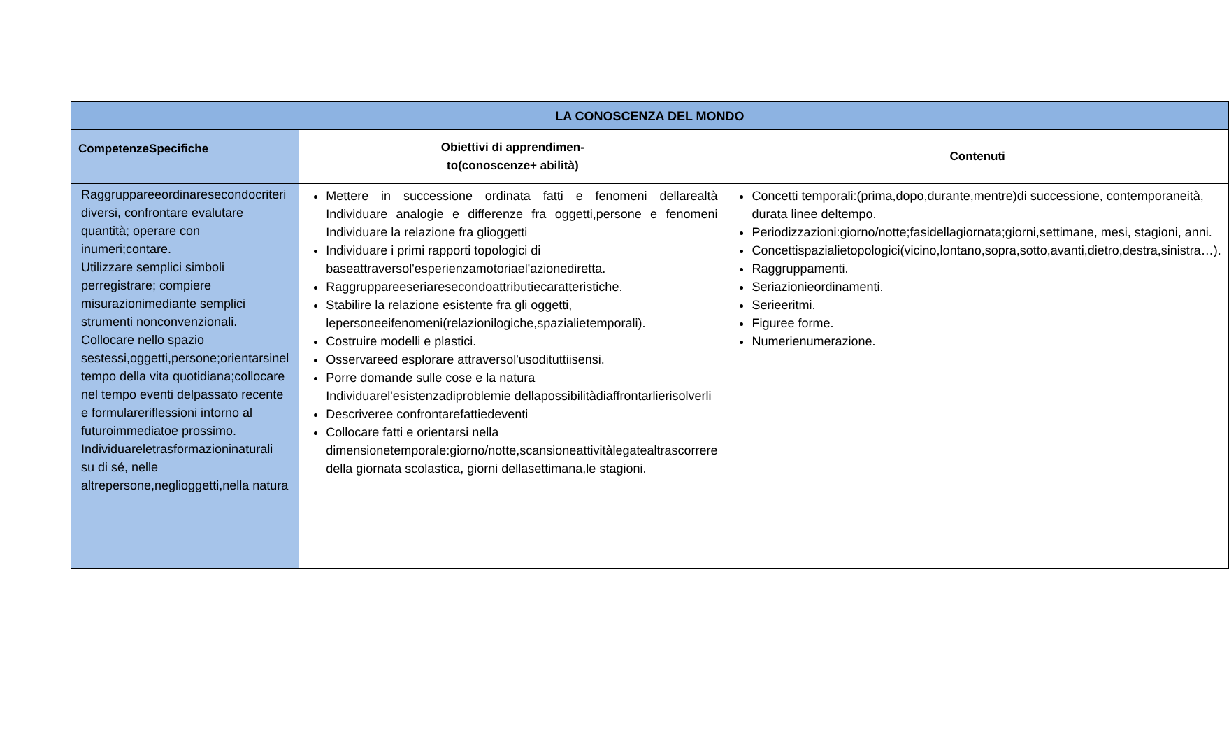| LA CONOSCENZA DEL MONDO | | |
| --- | --- | --- |
| CompetenzeSpecifiche | Obiettivi di apprendimen- to(conoscenze+ abilità) | Contenuti |
| Raggruppareeordinaresecondocriteri diversi, confrontare evalutare quantità; operare con inumeri;contare. Utilizzare semplici simboli perregistrare; compiere misurazionimediante semplici strumenti nonconvenzionali. Collocare nello spazio sestessi,oggetti,persone;orientarsinel tempo della vita quotidiana;collocare nel tempo eventi delpassato recente e formularerifles­sioni intorno al futuroimmediatoe prossimo. Individuareletrasformazioninaturali su di sé, nelle altrepersone,neglioggetti,nella natura | Mettere in successione ordinata fatti e fenomeni dellarealtà Individuare analogie e differenze fra oggetti,persone e fenomeni Individuare la relazione fra glioggetti Individuare i primi rapporti topologici di baseattraversol'esperienzamotoriael'azionediretta. Raggruppareeseriaresecondoattributiecaratteristiche. Stabilire la relazione esistente fra gli oggetti, lepersoneeifenomeni(relazionilogiche,spazialietemporali). Costruire modelli e plastici. Osservareed esplorare attraversol'usodituttiisensi. Porre domande sulle cose e la natura Individuarel'esistenzadiproblemie dellapossibilitàdiaffrontarlierisolverli Descriveree confrontarefattiedeventi Collocare fatti e orientarsi nella dimensionetemporale:giorno/notte,scansioneattivitàlegatealtrascorrere della giornata scolastica, giorni dellasettimana,le stagioni. | Concetti temporali:(prima,dopo,durante,mentre)di successione, contemporaneità, durata linee deltempo. Periodizzazioni:giorno/notte;fasidellagiornata;giorni,settimane, mesi, stagioni, anni. Concettispazialietopologici(vicino,lontano,sopra,sotto,avanti,dietro,destra,sinistra…). Raggruppamenti. Seriazionieordinamenti. Serieeritmi. Figuree forme. Numerienumerazione. |